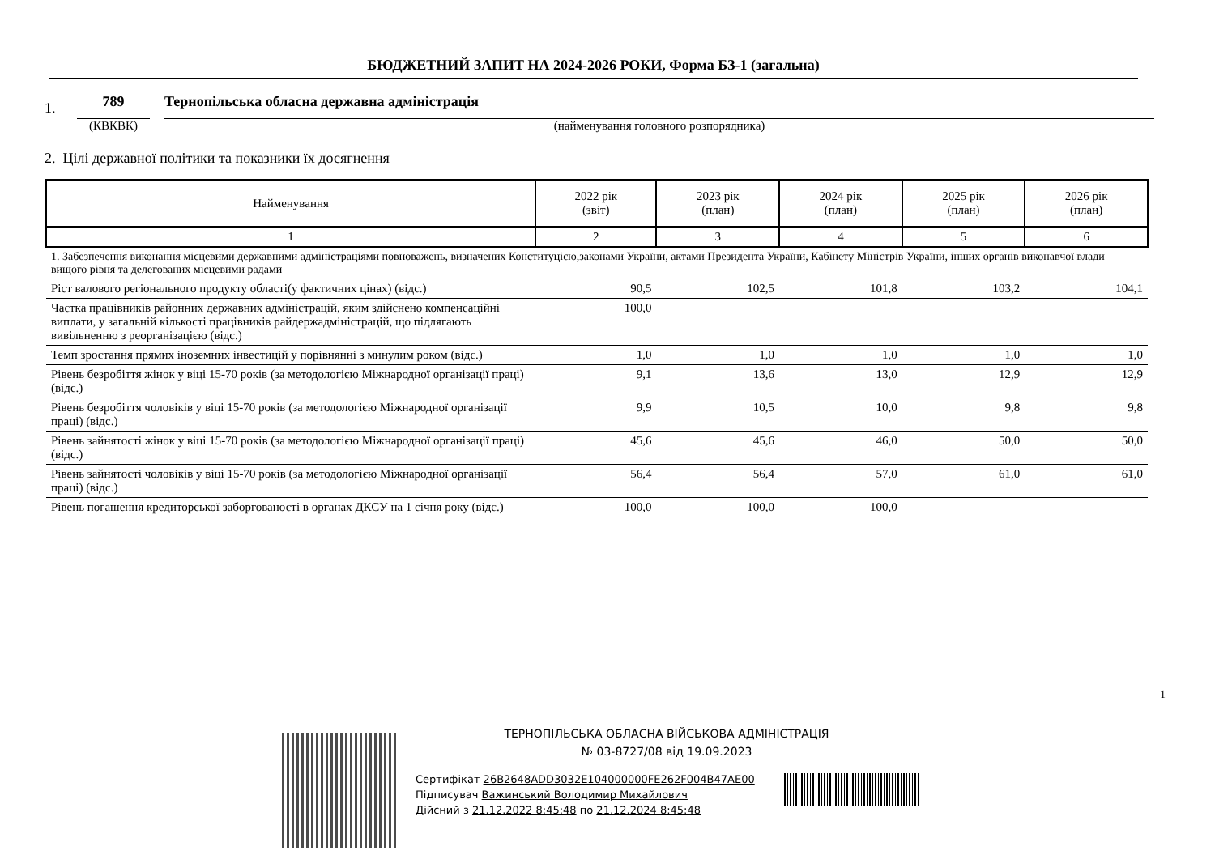БЮДЖЕТНИЙ ЗАПИТ НА 2024-2026 РОКИ, Форма БЗ-1 (загальна)
1.
789
(КВКВК)
Тернопільська обласна державна адміністрація
(найменування головного розпорядника)
2. Цілі державної політики та показники їх досягнення
| Найменування | 2022 рік (звіт) | 2023 рік (план) | 2024 рік (план) | 2025 рік (план) | 2026 рік (план) |
| --- | --- | --- | --- | --- | --- |
| 1 | 2 | 3 | 4 | 5 | 6 |
| 1. Забезпечення виконання місцевими державними адміністраціями повноважень, визначених Конституцією,законами України, актами Президента України, Кабінету Міністрів України, інших органів виконавчої влади вищого рівня та делегованих місцевими радами | | | | | |
| Ріст валового регіонального продукту області(у фактичних цінах) (відс.) | 90,5 | 102,5 | 101,8 | 103,2 | 104,1 |
| Частка працівників районних державних адміністрацій, яким здійснено компенсаційні виплати, у загальній кількості працівників райдержадміністрацій, що підлягають вивільненню з реорганізацією (відс.) | 100,0 | | | | |
| Темп зростання прямих іноземних інвестицій у порівнянні з минулим роком (відс.) | 1,0 | 1,0 | 1,0 | 1,0 | 1,0 |
| Рівень безробіття жінок у віці 15-70 років (за методологією Міжнародної організації праці) (відс.) | 9,1 | 13,6 | 13,0 | 12,9 | 12,9 |
| Рівень безробіття чоловіків у віці 15-70 років (за методологією Міжнародної організації праці) (відс.) | 9,9 | 10,5 | 10,0 | 9,8 | 9,8 |
| Рівень зайнятості жінок у віці 15-70 років (за методологією Міжнародної організації праці) (відс.) | 45,6 | 45,6 | 46,0 | 50,0 | 50,0 |
| Рівень зайнятості чоловіків у віці 15-70 років (за методологією Міжнародної організації праці) (відс.) | 56,4 | 56,4 | 57,0 | 61,0 | 61,0 |
| Рівень погашення кредиторської заборгованості в органах ДКСУ на 1 січня року (відс.) | 100,0 | 100,0 | 100,0 | | |
1
ТЕРНОПІЛЬСЬКА ОБЛАСНА ВІЙСЬКОВА АДМІНІСТРАЦІЯ
№ 03-8727/08 від 19.09.2023
Сертифікат 26B2648ADD3032E104000000FE262F004B47AE00
Підписувач Важинський Володимир Михайлович
Дійсний з 21.12.2022 8:45:48 по 21.12.2024 8:45:48